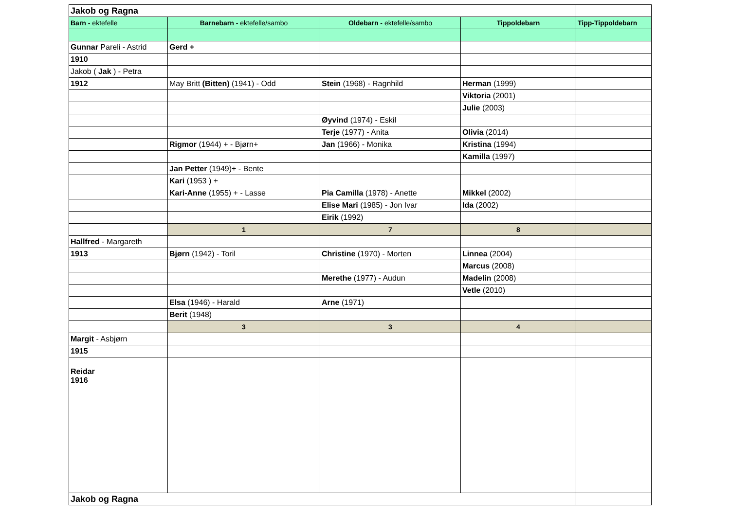| Jakob og Ragna | | | | |
| Barn - ektefelle | Barnebarn - ektefelle/sambo | Oldebarn - ektefelle/sambo | Tippoldebarn | Tipp-Tippoldebarn |
| Gunnar Pareli - Astrid | Gerd + | | | |
| 1910 | | | | |
| Jakob ( Jak ) - Petra | | | | |
| 1912 | May Britt (Bitten) (1941) - Odd | Stein (1968) - Ragnhild | Herman (1999) | |
| | | | Viktoria (2001) | |
| | | | Julie (2003) | |
| | | Øyvind (1974) - Eskil | | |
| | | Terje (1977) - Anita | Olivia (2014) | |
| | Rigmor (1944) + - Bjørn+ | Jan (1966) - Monika | Kristina (1994) | |
| | | | Kamilla (1997) | |
| | Jan Petter (1949)+ - Bente | | | |
| | Kari (1953 ) + | | | |
| | Kari-Anne (1955) + - Lasse | Pia Camilla (1978) - Anette | Mikkel (2002) | |
| | | Elise Mari (1985) - Jon Ivar | Ida (2002) | |
| | | Eirik (1992) | | |
| | 1 | 7 | 8 | |
| Hallfred - Margareth | | | | |
| 1913 | Bjørn (1942) - Toril | Christine (1970) - Morten | Linnea (2004) | |
| | | | Marcus (2008) | |
| | | Merethe (1977) - Audun | Madelin (2008) | |
| | | | Vetle (2010) | |
| | Elsa (1946) - Harald | Arne (1971) | | |
| | Berit (1948) | | | |
| | 3 | 3 | 4 | |
| Margit - Asbjørn | | | | |
| 1915 | | | | |
| Reidar 1916 | | | | |
| Jakob og Ragna | | | | |